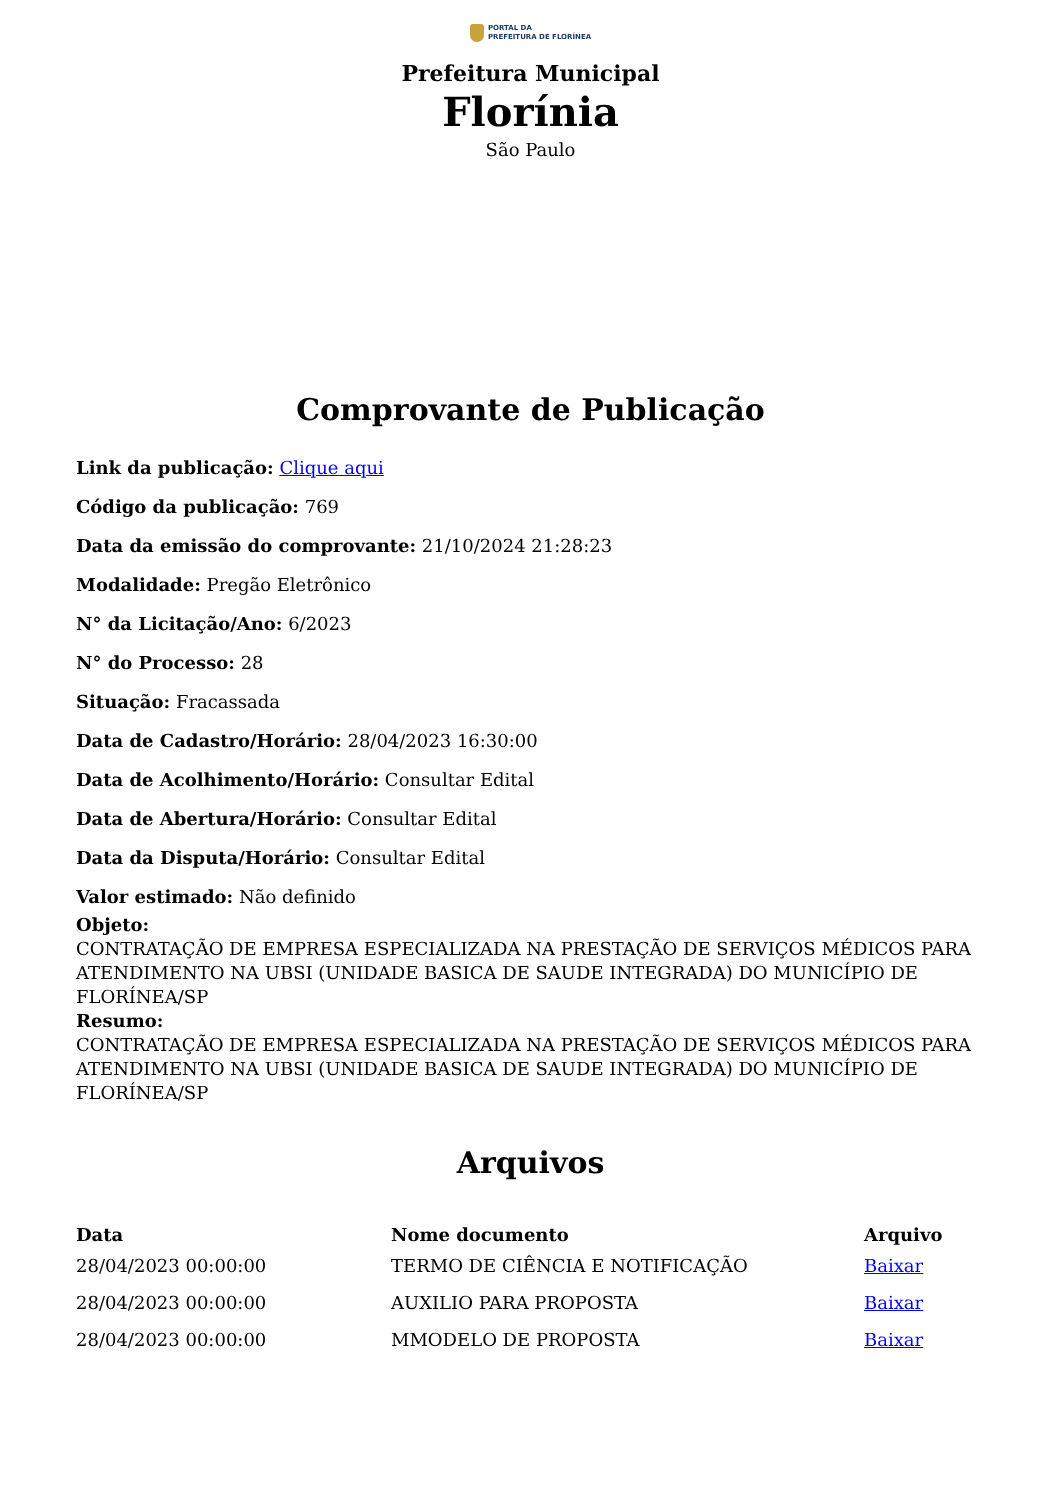PORTAL DA
PREFEITURA DE FLORÍNEA
Prefeitura Municipal
Florínia
São Paulo
Comprovante de Publicação
Link da publicação: Clique aqui
Código da publicação: 769
Data da emissão do comprovante: 21/10/2024 21:28:23
Modalidade: Pregão Eletrônico
N° da Licitação/Ano: 6/2023
N° do Processo: 28
Situação: Fracassada
Data de Cadastro/Horário: 28/04/2023 16:30:00
Data de Acolhimento/Horário: Consultar Edital
Data de Abertura/Horário: Consultar Edital
Data da Disputa/Horário: Consultar Edital
Valor estimado: Não definido
Objeto:
CONTRATAÇÃO DE EMPRESA ESPECIALIZADA NA PRESTAÇÃO DE SERVIÇOS MÉDICOS PARA ATENDIMENTO NA UBSI (UNIDADE BASICA DE SAUDE INTEGRADA) DO MUNICÍPIO DE FLORÍNEA/SP
Resumo:
CONTRATAÇÃO DE EMPRESA ESPECIALIZADA NA PRESTAÇÃO DE SERVIÇOS MÉDICOS PARA ATENDIMENTO NA UBSI (UNIDADE BASICA DE SAUDE INTEGRADA) DO MUNICÍPIO DE FLORÍNEA/SP
Arquivos
| Data | Nome documento | Arquivo |
| --- | --- | --- |
| 28/04/2023 00:00:00 | TERMO DE CIÊNCIA E NOTIFICAÇÃO | Baixar |
| 28/04/2023 00:00:00 | AUXILIO PARA PROPOSTA | Baixar |
| 28/04/2023 00:00:00 | MMODELO DE PROPOSTA | Baixar |